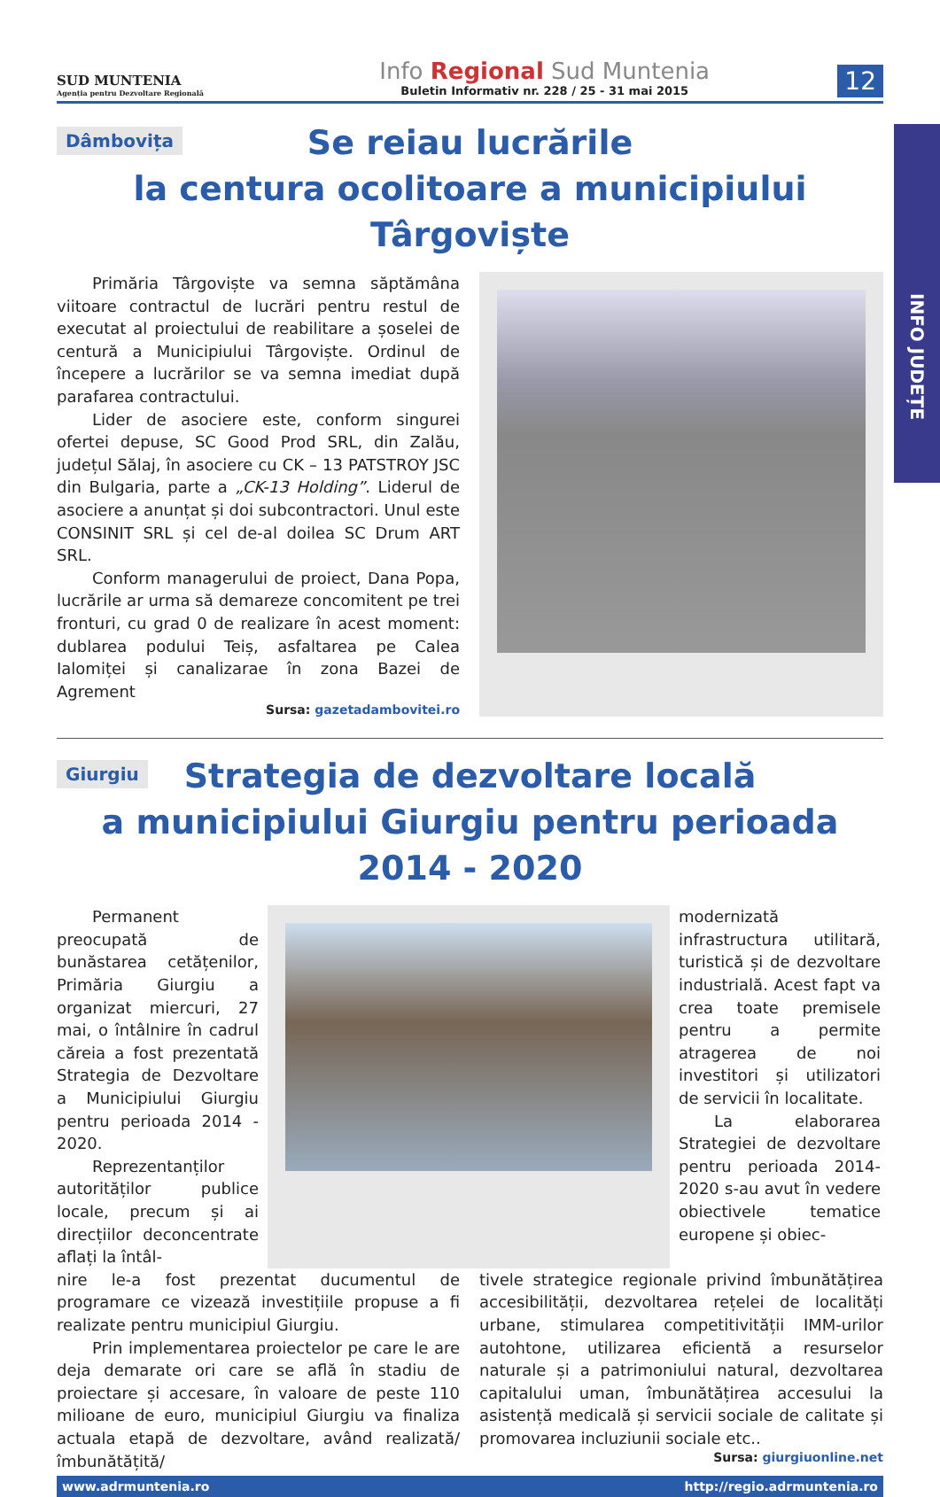INFO JUDEȚE
SUD MUNTENIA
Agenția pentru Dezvoltare Regională
Info Regional Sud Muntenia
Buletin Informativ nr. 228 / 25 - 31 mai 2015
12
Dâmbovița
Se reiau lucrările
la centura ocolitoare a municipiului Târgoviște
Primăria Târgoviște va semna săptămâna viitoare contractul de lucrări pentru restul de executat al proiectului de reabilitare a șoselei de centură a Municipiului Târgoviște. Ordinul de începere a lucrărilor se va semna imediat după parafarea contractului.
Lider de asociere este, conform singurei ofertei depuse, SC Good Prod SRL, din Zalău, județul Sălaj, în asociere cu CK – 13 PATSTROY JSC din Bulgaria, parte a „CK-13 Holding”. Liderul de asociere a anunțat și doi subcontractori. Unul este CONSINIT SRL și cel de-al doilea SC Drum ART SRL.
Conform managerului de proiect, Dana Popa, lucrările ar urma să demareze concomitent pe trei fronturi, cu grad 0 de realizare în acest moment: dublarea podului Teiș, asfaltarea pe Calea Ialomiței și canalizarae în zona Bazei de Agrement
Sursa: gazetadambovitei.ro
Giurgiu
Strategia de dezvoltare locală
a municipiului Giurgiu pentru perioada 2014 - 2020
Permanent preocupată de bunăstarea cetățenilor, Primăria Giurgiu a organizat miercuri, 27 mai, o întâlnire în cadrul căreia a fost prezentată Strategia de Dezvoltare a Municipiului Giurgiu pentru perioada 2014 - 2020.
Reprezentanților autorităților publice locale, precum și ai direcțiilor deconcentrate aflați la întâl-
modernizată infrastructura utilitară, turistică și de dezvoltare industrială. Acest fapt va crea toate premisele pentru a permite atragerea de noi investitori și utilizatori de servicii în localitate.
La elaborarea Strategiei de dezvoltare pentru perioada 2014-2020 s-au avut în vedere obiectivele tematice europene și obiec-
nire le-a fost prezentat ducumentul de programare ce vizează investițiile propuse a fi realizate pentru municipiul Giurgiu.
Prin implementarea proiectelor pe care le are deja demarate ori care se află în stadiu de proiectare și accesare, în valoare de peste 110 milioane de euro, municipiul Giurgiu va finaliza actuala etapă de dezvoltare, având realizată/îmbunătățită/
tivele strategice regionale privind îmbunătățirea accesibilității, dezvoltarea rețelei de localități urbane, stimularea competitivității IMM-urilor autohtone, utilizarea eficientă a resurselor naturale și a patrimoniului natural, dezvoltarea capitalului uman, îmbunătățirea accesului la asistență medicală și servicii sociale de calitate și promovarea incluziunii sociale etc..
Sursa: giurgiuonline.net
www.adrmuntenia.ro http://regio.adrmuntenia.ro